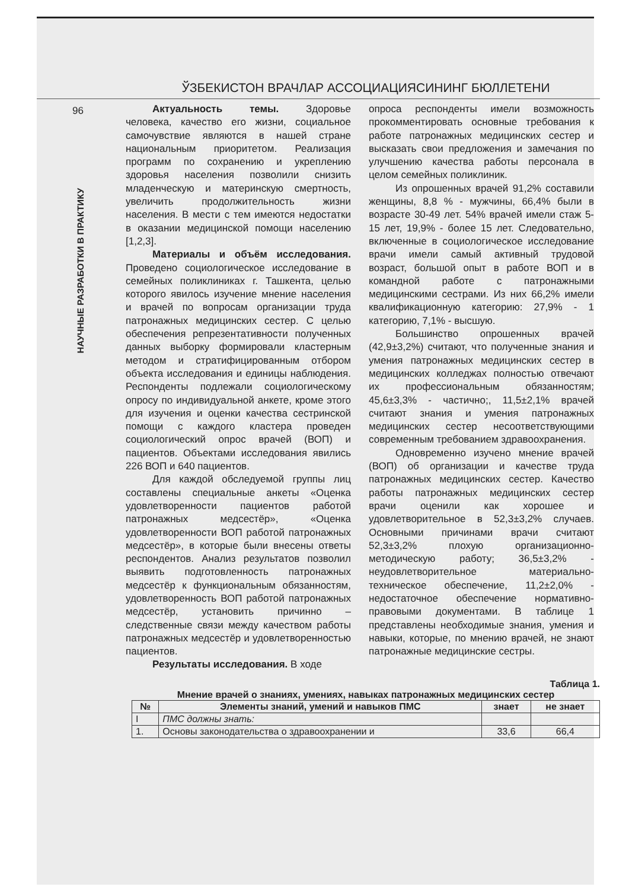ЎЗБЕКИСТОН ВРАЧЛАР АССОЦИАЦИЯСИНИНГ БЮЛЛЕТЕНИ
96
НАУЧНЫЕ РАЗРАБОТКИ В ПРАКТИКУ
Актуальность темы. Здоровье человека, качество его жизни, социальное самочувствие являются в нашей стране национальным приоритетом. Реализация программ по сохранению и укреплению здоровья населения позволили снизить младенческую и материнскую смертность, увеличить продолжительность жизни населения. В мести с тем имеются недостатки в оказании медицинской помощи населению [1,2,3].
Материалы и объём исследования. Проведено социологическое исследование в семейных поликлиниках г. Ташкента, целью которого явилось изучение мнение населения и врачей по вопросам организации труда патронажных медицинских сестер. С целью обеспечения репрезентативности полученных данных выборку формировали кластерным методом и стратифицированным отбором объекта исследования и единицы наблюдения. Респонденты подлежали социологическому опросу по индивидуальной анкете, кроме этого для изучения и оценки качества сестринской помощи с каждого кластера проведен социологический опрос врачей (ВОП) и пациентов. Объектами исследования явились 226 ВОП и 640 пациентов.
Для каждой обследуемой группы лиц составлены специальные анкеты «Оценка удовлетворенности пациентов работой патронажных медсестёр», «Оценка удовлетворенности ВОП работой патронажных медсестёр», в которые были внесены ответы респондентов. Анализ результатов позволил выявить подготовленность патронажных медсестёр к функциональным обязанностям, удовлетворенность ВОП работой патронажных медсестёр, установить причинно – следственные связи между качеством работы патронажных медсестёр и удовлетворенностью пациентов.
Результаты исследования. В ходе
опроса респонденты имели возможность прокомментировать основные требования к работе патронажных медицинских сестер и высказать свои предложения и замечания по улучшению качества работы персонала в целом семейных поликлиник.
Из опрошенных врачей 91,2% составили женщины, 8,8 % - мужчины, 66,4% были в возрасте 30-49 лет. 54% врачей имели стаж 5-15 лет, 19,9% - более 15 лет. Следовательно, включенные в социологическое исследование врачи имели самый активный трудовой возраст, большой опыт в работе ВОП и в командной работе с патронажными медицинскими сестрами. Из них 66,2% имели квалификационную категорию: 27,9% - 1 категорию, 7,1% - высшую.
Большинство опрошенных врачей (42,9±3,2%) считают, что полученные знания и умения патронажных медицинских сестер в медицинских колледжах полностью отвечают их профессиональным обязанностям; 45,6±3,3% - частично;, 11,5±2,1% врачей считают знания и умения патронажных медицинских сестер несоответствующими современным требованием здравоохранения.
Одновременно изучено мнение врачей (ВОП) об организации и качестве труда патронажных медицинских сестер. Качество работы патронажных медицинских сестер врачи оценили как хорошее и удовлетворительное в 52,3±3,2% случаев. Основными причинами врачи считают 52,3±3,2% плохую организационно-методическую работу; 36,5±3,2% - неудовлетворительное материально-техническое обеспечение, 11,2±2,0% - недостаточное обеспечение нормативно-правовыми документами. В таблице 1 представлены необходимые знания, умения и навыки, которые, по мнению врачей, не знают патронажные медицинские сестры.
Таблица 1.
Мнение врачей о знаниях, умениях, навыках патронажных медицинских сестер
| № | Элементы знаний, умений и навыков ПМС | знает | не знает |
| --- | --- | --- | --- |
| I | ПМС должны знать: | | |
| 1. | Основы законодательства о здравоохранении и | 33,6 | 66,4 |